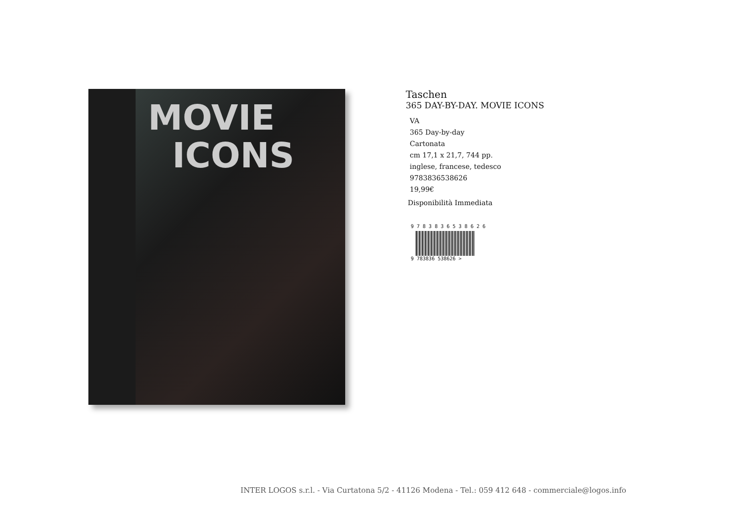MOVIE
ICONS
Taschen
365 DAY-BY-DAY. MOVIE ICONS
VA
365 Day-by-day
Cartonata
cm 17,1 x 21,7, 744 pp.
inglese, francese, tedesco
9783836538626
19,99€
Disponibilità Immediata
9 7 8 3 8 3 6 5 3 8 6 2 6
9 783836 538626 >
INTER LOGOS s.r.l. - Via Curtatona 5/2 - 41126 Modena - Tel.: 059 412 648 - commerciale@logos.info